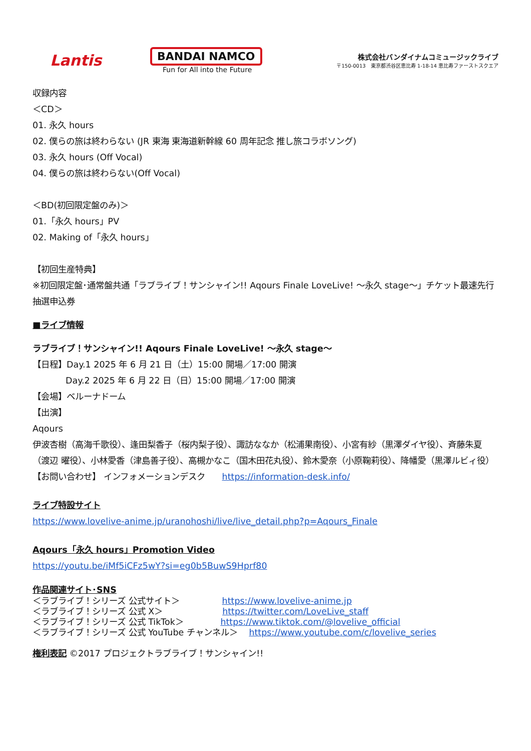Lantis
BANDAI NAMCO
Fun for All into the Future
株式会社バンダイナムコミュージックライブ
〒150-0013　東京都渋谷区恵比寿 1-18-14 恵比寿ファーストスクエア
収録内容
＜CD＞
01. 永久 hours
02. 僕らの旅は終わらない (JR 東海 東海道新幹線 60 周年記念 推し旅コラボソング)
03. 永久 hours (Off Vocal)
04. 僕らの旅は終わらない(Off Vocal)
＜BD(初回限定盤のみ)＞
01.「永久 hours」PV
02. Making of「永久 hours」
【初回生産特典】
※初回限定盤･通常盤共通「ラブライブ！サンシャイン!! Aqours Finale LoveLive! ～永久 stage～」チケット最速先行抽選申込券
■ライブ情報
ラブライブ！サンシャイン!! Aqours Finale LoveLive! ～永久 stage～
【日程】Day.1 2025 年 6 月 21 日（土）15:00 開場／17:00 開演
Day.2 2025 年 6 月 22 日（日）15:00 開場／17:00 開演
【会場】ベルーナドーム
【出演】
Aqours
伊波杏樹（高海千歌役）、逢田梨香子（桜内梨子役）、諏訪ななか（松浦果南役）、小宮有紗（黒澤ダイヤ役）、斉藤朱夏（渡辺 曜役）、小林愛香（津島善子役）、高槻かなこ（国木田花丸役）、鈴木愛奈（小原鞠莉役）、降幡愛（黒澤ルビィ役）
【お問い合わせ】 インフォメーションデスク　　https://information-desk.info/
ライブ特設サイト
https://www.lovelive-anime.jp/uranohoshi/live/live_detail.php?p=Aqours_Finale
Aqours「永久 hours」Promotion Video
https://youtu.be/iMf5iCFz5wY?si=eg0b5BuwS9Hprf80
作品関連サイト･SNS
＜ラブライブ！シリーズ 公式サイト＞　　　　　https://www.lovelive-anime.jp
＜ラブライブ！シリーズ 公式 X＞　　　　　　　https://twitter.com/LoveLive_staff
＜ラブライブ！シリーズ 公式 TikTok＞　　　　 https://www.tiktok.com/@lovelive_official
＜ラブライブ！シリーズ 公式 YouTube チャンネル＞　 https://www.youtube.com/c/lovelive_series
権利表記 ©2017 プロジェクトラブライブ！サンシャイン!!